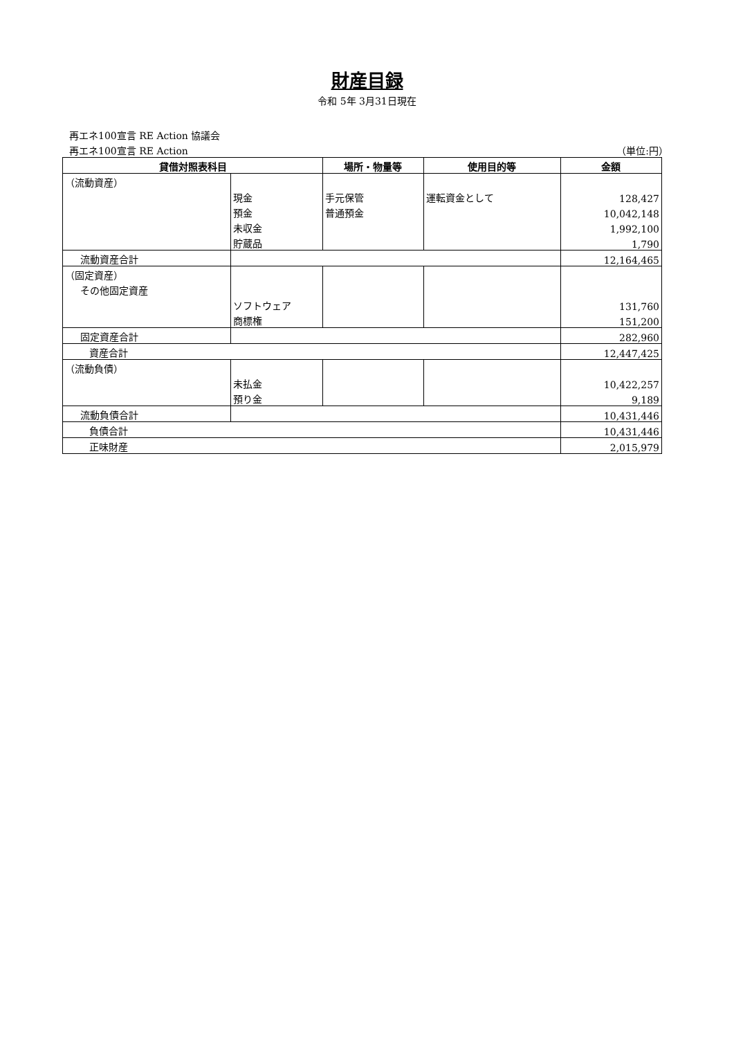財産目録
令和 5年 3月31日現在
再エネ100宣言 RE Action 協議会
再エネ100宣言 RE Action （単位:円）
| 貸借対照表科目 | | 場所・物量等 | 使用目的等 | 金額 |
| --- | --- | --- | --- | --- |
| （流動資産） | | | | |
| | 現金 | 手元保管 | 運転資金として | 128,427 |
| | 預金 | 普通預金 | | 10,042,148 |
| | 未収金 | | | 1,992,100 |
| | 貯蔵品 | | | 1,790 |
| 流動資産合計 | | | | 12,164,465 |
| （固定資産） | | | | |
| その他固定資産 | | | | |
| | ソフトウェア | | | 131,760 |
| | 商標権 | | | 151,200 |
| 固定資産合計 | | | | 282,960 |
| 資産合計 | | | | 12,447,425 |
| （流動負債） | | | | |
| | 未払金 | | | 10,422,257 |
| | 預り金 | | | 9,189 |
| 流動負債合計 | | | | 10,431,446 |
| 負債合計 | | | | 10,431,446 |
| 正味財産 | | | | 2,015,979 |